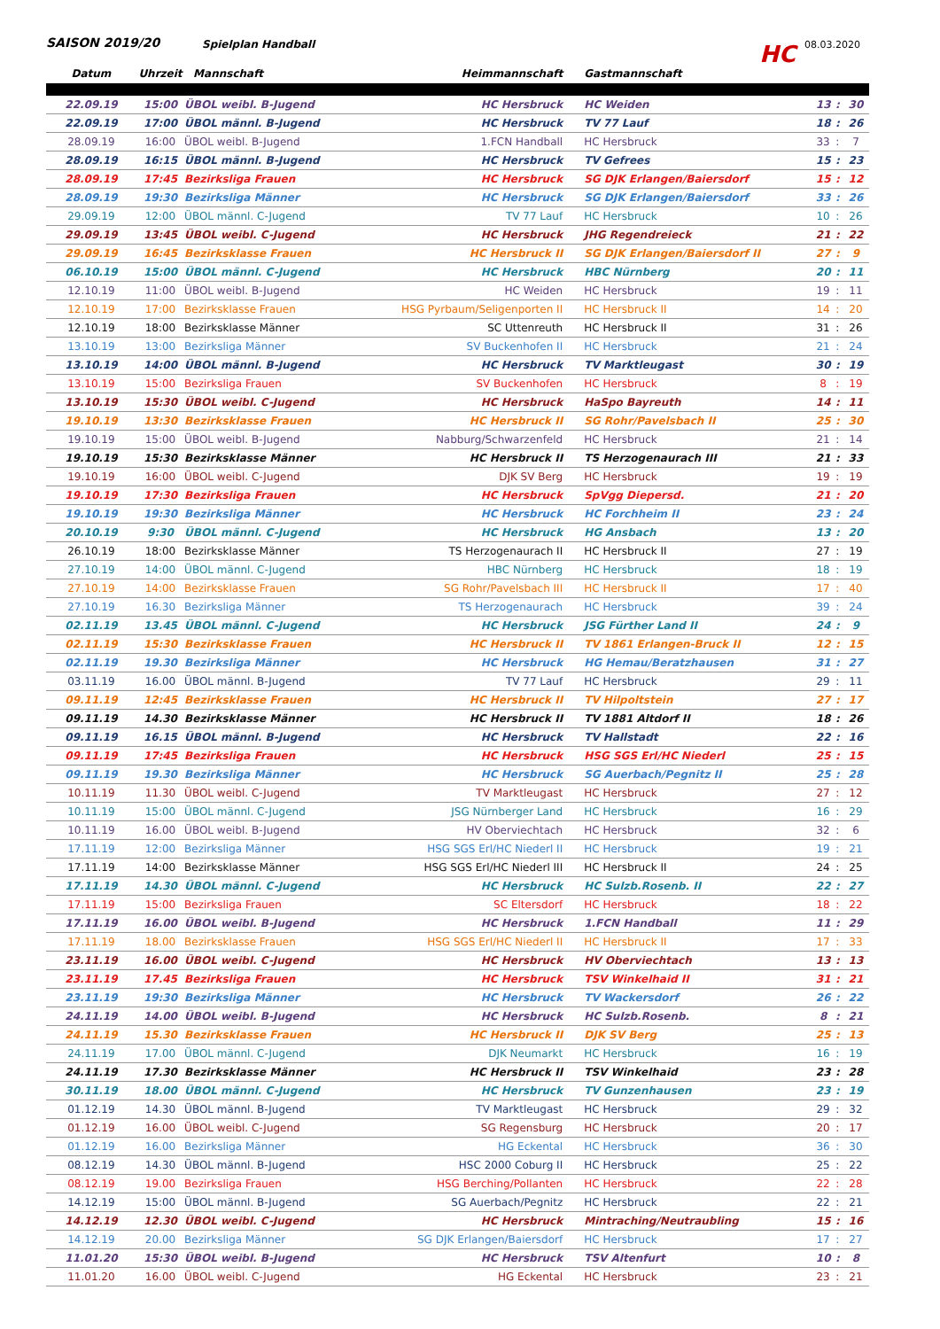SAISON 2019/20
Spielplan Handball
HC
08.03.2020
| Datum | Uhrzeit | Mannschaft | Heimmannschaft | Gastmannschaft | | | |
| --- | --- | --- | --- | --- | --- | --- | --- |
| 22.09.19 | 15:00 | ÜBOL weibl. B-Jugend | HC Hersbruck | HC Weiden | 13 | : | 30 |
| 22.09.19 | 17:00 | ÜBOL männl. B-Jugend | HC Hersbruck | TV 77 Lauf | 18 | : | 26 |
| 28.09.19 | 16:00 | ÜBOL weibl. B-Jugend | 1.FCN Handball | HC Hersbruck | 33 | : | 7 |
| 28.09.19 | 16:15 | ÜBOL männl. B-Jugend | HC Hersbruck | TV Gefrees | 15 | : | 23 |
| 28.09.19 | 17:45 | Bezirksliga Frauen | HC Hersbruck | SG DJK Erlangen/Baiersdorf | 15 | : | 12 |
| 28.09.19 | 19:30 | Bezirksliga Männer | HC Hersbruck | SG DJK Erlangen/Baiersdorf | 33 | : | 26 |
| 29.09.19 | 12:00 | ÜBOL männl. C-Jugend | TV 77 Lauf | HC Hersbruck | 10 | : | 26 |
| 29.09.19 | 13:45 | ÜBOL weibl. C-Jugend | HC Hersbruck | JHG Regendreieck | 21 | : | 22 |
| 29.09.19 | 16:45 | Bezirksklasse Frauen | HC Hersbruck II | SG DJK Erlangen/Baiersdorf II | 27 | : | 9 |
| 06.10.19 | 15:00 | ÜBOL männl. C-Jugend | HC Hersbruck | HBC Nürnberg | 20 | : | 11 |
| 12.10.19 | 11:00 | ÜBOL weibl. B-Jugend | HC Weiden | HC Hersbruck | 19 | : | 11 |
| 12.10.19 | 17:00 | Bezirksklasse Frauen | HSG Pyrbaum/Seligenporten II | HC Hersbruck II | 14 | : | 20 |
| 12.10.19 | 18:00 | Bezirksklasse Männer | SC Uttenreuth | HC Hersbruck II | 31 | : | 26 |
| 13.10.19 | 13:00 | Bezirksliga Männer | SV Buckenhofen II | HC Hersbruck | 21 | : | 24 |
| 13.10.19 | 14:00 | ÜBOL männl. B-Jugend | HC Hersbruck | TV Marktleugast | 30 | : | 19 |
| 13.10.19 | 15:00 | Bezirksliga Frauen | SV Buckenhofen | HC Hersbruck | 8 | : | 19 |
| 13.10.19 | 15:30 | ÜBOL weibl. C-Jugend | HC Hersbruck | HaSpo Bayreuth | 14 | : | 11 |
| 19.10.19 | 13:30 | Bezirksklasse Frauen | HC Hersbruck II | SG Rohr/Pavelsbach II | 25 | : | 30 |
| 19.10.19 | 15:00 | ÜBOL weibl. B-Jugend | Nabburg/Schwarzenfeld | HC Hersbruck | 21 | : | 14 |
| 19.10.19 | 15:30 | Bezirksklasse Männer | HC Hersbruck II | TS Herzogenaurach III | 21 | : | 33 |
| 19.10.19 | 16:00 | ÜBOL weibl. C-Jugend | DJK SV Berg | HC Hersbruck | 19 | : | 19 |
| 19.10.19 | 17:30 | Bezirksliga Frauen | HC Hersbruck | SpVgg Diepersd. | 21 | : | 20 |
| 19.10.19 | 19:30 | Bezirksliga Männer | HC Hersbruck | HC Forchheim II | 23 | : | 24 |
| 20.10.19 | 9:30 | ÜBOL männl. C-Jugend | HC Hersbruck | HG Ansbach | 13 | : | 20 |
| 26.10.19 | 18:00 | Bezirksklasse Männer | TS Herzogenaurach II | HC Hersbruck II | 27 | : | 19 |
| 27.10.19 | 14:00 | ÜBOL männl. C-Jugend | HBC Nürnberg | HC Hersbruck | 18 | : | 19 |
| 27.10.19 | 14:00 | Bezirksklasse Frauen | SG Rohr/Pavelsbach III | HC Hersbruck II | 17 | : | 40 |
| 27.10.19 | 16.30 | Bezirksliga Männer | TS Herzogenaurach | HC Hersbruck | 39 | : | 24 |
| 02.11.19 | 13.45 | ÜBOL männl. C-Jugend | HC Hersbruck | JSG Fürther Land II | 24 | : | 9 |
| 02.11.19 | 15:30 | Bezirksklasse Frauen | HC Hersbruck II | TV 1861 Erlangen-Bruck II | 12 | : | 15 |
| 02.11.19 | 19.30 | Bezirksliga Männer | HC Hersbruck | HG Hemau/Beratzhausen | 31 | : | 27 |
| 03.11.19 | 16.00 | ÜBOL männl. B-Jugend | TV 77 Lauf | HC Hersbruck | 29 | : | 11 |
| 09.11.19 | 12:45 | Bezirksklasse Frauen | HC Hersbruck II | TV Hilpoltstein | 27 | : | 17 |
| 09.11.19 | 14.30 | Bezirksklasse Männer | HC Hersbruck II | TV 1881 Altdorf II | 18 | : | 26 |
| 09.11.19 | 16.15 | ÜBOL männl. B-Jugend | HC Hersbruck | TV Hallstadt | 22 | : | 16 |
| 09.11.19 | 17:45 | Bezirksliga Frauen | HC Hersbruck | HSG SGS Erl/HC Niederl | 25 | : | 15 |
| 09.11.19 | 19.30 | Bezirksliga Männer | HC Hersbruck | SG Auerbach/Pegnitz II | 25 | : | 28 |
| 10.11.19 | 11.30 | ÜBOL weibl. C-Jugend | TV Marktleugast | HC Hersbruck | 27 | : | 12 |
| 10.11.19 | 15:00 | ÜBOL männl. C-Jugend | JSG Nürnberger Land | HC Hersbruck | 16 | : | 29 |
| 10.11.19 | 16.00 | ÜBOL weibl. B-Jugend | HV Oberviechtach | HC Hersbruck | 32 | : | 6 |
| 17.11.19 | 12:00 | Bezirksliga Männer | HSG SGS Erl/HC Niederl II | HC Hersbruck | 19 | : | 21 |
| 17.11.19 | 14:00 | Bezirksklasse Männer | HSG SGS Erl/HC Niederl III | HC Hersbruck II | 24 | : | 25 |
| 17.11.19 | 14.30 | ÜBOL männl. C-Jugend | HC Hersbruck | HC Sulzb.Rosenb. II | 22 | : | 27 |
| 17.11.19 | 15:00 | Bezirksliga Frauen | SC Eltersdorf | HC Hersbruck | 18 | : | 22 |
| 17.11.19 | 16.00 | ÜBOL weibl. B-Jugend | HC Hersbruck | 1.FCN Handball | 11 | : | 29 |
| 17.11.19 | 18.00 | Bezirksklasse Frauen | HSG SGS Erl/HC Niederl II | HC Hersbruck II | 17 | : | 33 |
| 23.11.19 | 16.00 | ÜBOL weibl. C-Jugend | HC Hersbruck | HV Oberviechtach | 13 | : | 13 |
| 23.11.19 | 17.45 | Bezirksliga Frauen | HC Hersbruck | TSV Winkelhaid II | 31 | : | 21 |
| 23.11.19 | 19:30 | Bezirksliga Männer | HC Hersbruck | TV Wackersdorf | 26 | : | 22 |
| 24.11.19 | 14.00 | ÜBOL weibl. B-Jugend | HC Hersbruck | HC Sulzb.Rosenb. | 8 | : | 21 |
| 24.11.19 | 15.30 | Bezirksklasse Frauen | HC Hersbruck II | DJK SV Berg | 25 | : | 13 |
| 24.11.19 | 17.00 | ÜBOL männl. C-Jugend | DJK Neumarkt | HC Hersbruck | 16 | : | 19 |
| 24.11.19 | 17.30 | Bezirksklasse Männer | HC Hersbruck II | TSV Winkelhaid | 23 | : | 28 |
| 30.11.19 | 18.00 | ÜBOL männl. C-Jugend | HC Hersbruck | TV Gunzenhausen | 23 | : | 19 |
| 01.12.19 | 14.30 | ÜBOL männl. B-Jugend | TV Marktleugast | HC Hersbruck | 29 | : | 32 |
| 01.12.19 | 16.00 | ÜBOL weibl. C-Jugend | SG Regensburg | HC Hersbruck | 20 | : | 17 |
| 01.12.19 | 16.00 | Bezirksliga Männer | HG Eckental | HC Hersbruck | 36 | : | 30 |
| 08.12.19 | 14.30 | ÜBOL männl. B-Jugend | HSC 2000 Coburg II | HC Hersbruck | 25 | : | 22 |
| 08.12.19 | 19.00 | Bezirksliga Frauen | HSG Berching/Pollanten | HC Hersbruck | 22 | : | 28 |
| 14.12.19 | 15:00 | ÜBOL männl. B-Jugend | SG Auerbach/Pegnitz | HC Hersbruck | 22 | : | 21 |
| 14.12.19 | 12.30 | ÜBOL weibl. C-Jugend | HC Hersbruck | Mintraching/Neutraubling | 15 | : | 16 |
| 14.12.19 | 20.00 | Bezirksliga Männer | SG DJK Erlangen/Baiersdorf | HC Hersbruck | 17 | : | 27 |
| 11.01.20 | 15:30 | ÜBOL weibl. B-Jugend | HC Hersbruck | TSV Altenfurt | 10 | : | 8 |
| 11.01.20 | 16.00 | ÜBOL weibl. C-Jugend | HG Eckental | HC Hersbruck | 23 | : | 21 |